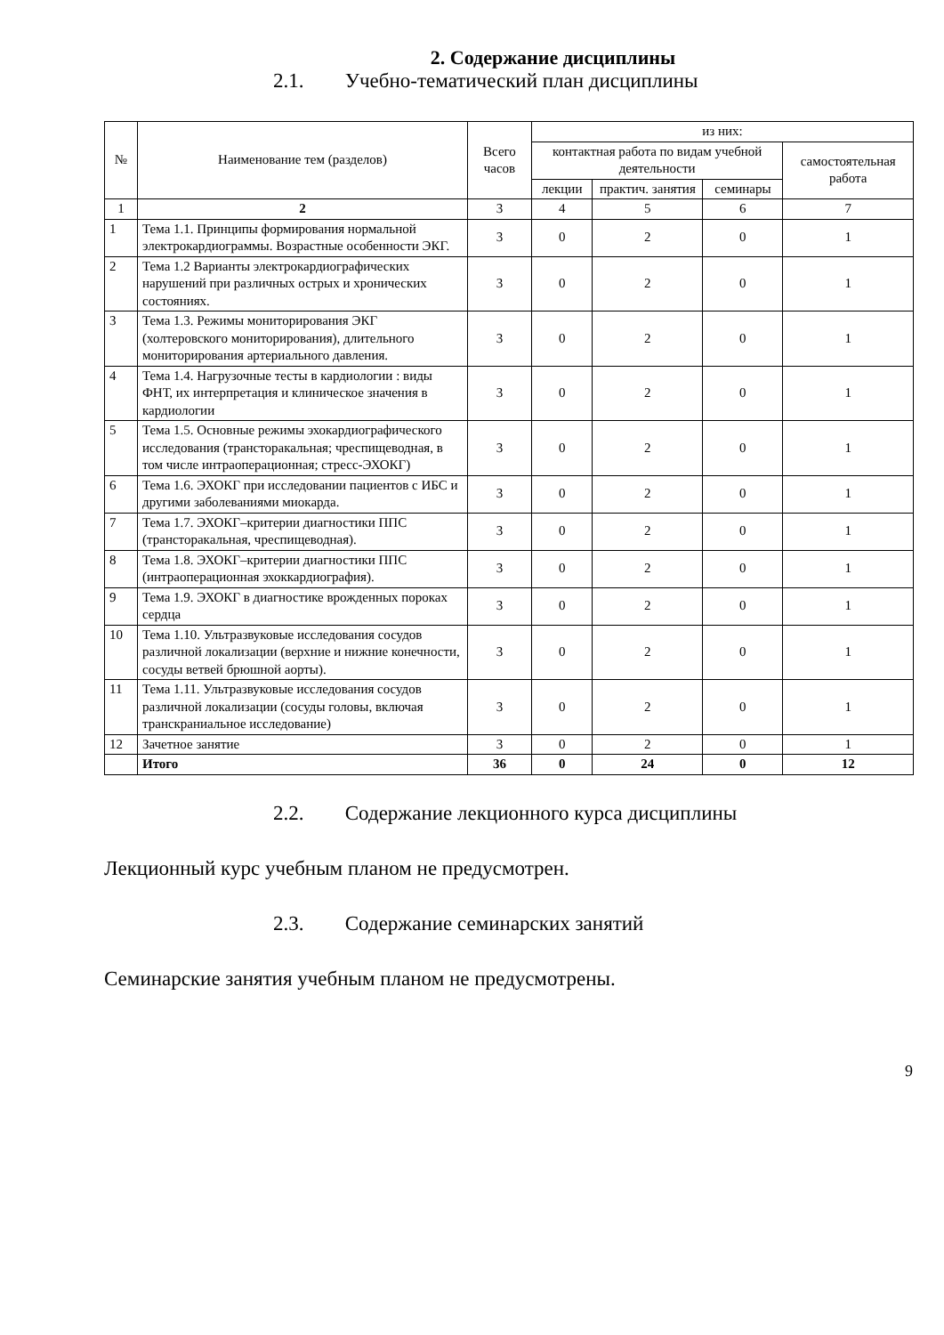2. Содержание дисциплины
2.1. Учебно-тематический план дисциплины
| № | Наименование тем (разделов) | Всего часов | из них: | | | |
| --- | --- | --- | --- | --- | --- | --- |
| | | | контактная работа по видам учебной деятельности | | | самостоятельная работа |
| | | | лекции | практич. занятия | семинары | |
| 1 | 2 | 3 | 4 | 5 | 6 | 7 |
| 1 | Тема 1.1. Принципы формирования нормальной электрокардиограммы. Возрастные особенности ЭКГ. | 3 | 0 | 2 | 0 | 1 |
| 2 | Тема 1.2 Варианты электрокардиографических нарушений при различных острых и хронических состояниях. | 3 | 0 | 2 | 0 | 1 |
| 3 | Тема 1.3. Режимы мониторирования ЭКГ (холтеровского мониторирования), длительного мониторирования артериального давления. | 3 | 0 | 2 | 0 | 1 |
| 4 | Тема 1.4. Нагрузочные тесты в кардиологии : виды ФНТ, их интерпретация и клиническое значения в кардиологии | 3 | 0 | 2 | 0 | 1 |
| 5 | Тема 1.5. Основные режимы эхокардиографического исследования (трансторакальная; чреспищеводная, в том числе интраоперационная; стресс-ЭХОКГ) | 3 | 0 | 2 | 0 | 1 |
| 6 | Тема 1.6. ЭХОКГ при исследовании пациентов с ИБС и другими заболеваниями миокарда. | 3 | 0 | 2 | 0 | 1 |
| 7 | Тема 1.7. ЭХОКГ–критерии диагностики ППС (трансторакальная, чреспищеводная). | 3 | 0 | 2 | 0 | 1 |
| 8 | Тема 1.8. ЭХОКГ–критерии диагностики ППС (интраоперационная эхоккардиография). | 3 | 0 | 2 | 0 | 1 |
| 9 | Тема 1.9. ЭХОКГ в диагностике врожденных пороках сердца | 3 | 0 | 2 | 0 | 1 |
| 10 | Тема 1.10. Ультразвуковые исследования сосудов различной локализации (верхние и нижние конечности, сосуды ветвей брюшной аорты). | 3 | 0 | 2 | 0 | 1 |
| 11 | Тема 1.11. Ультразвуковые исследования сосудов различной локализации (сосуды головы, включая транскраниальное исследование) | 3 | 0 | 2 | 0 | 1 |
| 12 | Зачетное занятие | 3 | 0 | 2 | 0 | 1 |
| | Итого | 36 | 0 | 24 | 0 | 12 |
2.2. Содержание лекционного курса дисциплины
Лекционный курс учебным планом не предусмотрен.
2.3. Содержание семинарских занятий
Семинарские занятия учебным планом не предусмотрены.
9